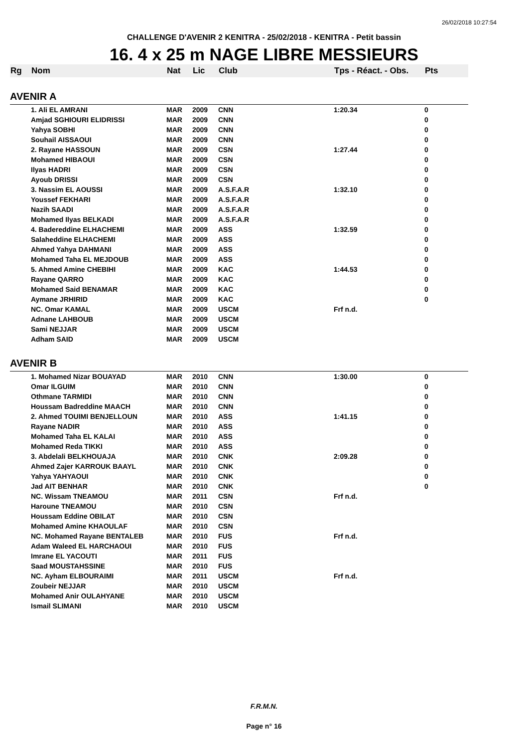26/02/2018 10:27:54
CHALLENGE D'AVENIR 2 KENITRA - 25/02/2018 - KENITRA - Petit bassin
16. 4 x 25 m NAGE LIBRE MESSIEURS
| Rg | Nom | Nat | Lic | Club | Tps - Réact. - Obs. | Pts |
| --- | --- | --- | --- | --- | --- | --- |
| AVENIR A | | | | | | |
| | 1. Ali EL AMRANI | MAR | 2009 | CNN | 1:20.34 | 0 |
| | Amjad SGHIOURI ELIDRISSI | MAR | 2009 | CNN | | 0 |
| | Yahya SOBHI | MAR | 2009 | CNN | | 0 |
| | Souhail AISSAOUI | MAR | 2009 | CNN | | 0 |
| | 2. Rayane HASSOUN | MAR | 2009 | CSN | 1:27.44 | 0 |
| | Mohamed HIBAOUI | MAR | 2009 | CSN | | 0 |
| | Ilyas HADRI | MAR | 2009 | CSN | | 0 |
| | Ayoub DRISSI | MAR | 2009 | CSN | | 0 |
| | 3. Nassim EL AOUSSI | MAR | 2009 | A.S.F.A.R | 1:32.10 | 0 |
| | Youssef FEKHARI | MAR | 2009 | A.S.F.A.R | | 0 |
| | Nazih SAADI | MAR | 2009 | A.S.F.A.R | | 0 |
| | Mohamed Ilyas BELKADI | MAR | 2009 | A.S.F.A.R | | 0 |
| | 4. Badereddine ELHACHEMI | MAR | 2009 | ASS | 1:32.59 | 0 |
| | Salaheddine ELHACHEMI | MAR | 2009 | ASS | | 0 |
| | Ahmed Yahya DAHMANI | MAR | 2009 | ASS | | 0 |
| | Mohamed Taha EL MEJDOUB | MAR | 2009 | ASS | | 0 |
| | 5. Ahmed Amine CHEBIHI | MAR | 2009 | KAC | 1:44.53 | 0 |
| | Rayane QARRO | MAR | 2009 | KAC | | 0 |
| | Mohamed Said BENAMAR | MAR | 2009 | KAC | | 0 |
| | Aymane JRHIRID | MAR | 2009 | KAC | | 0 |
| | NC. Omar KAMAL | MAR | 2009 | USCM | Frf n.d. | |
| | Adnane LAHBOUB | MAR | 2009 | USCM | | |
| | Sami NEJJAR | MAR | 2009 | USCM | | |
| | Adham SAID | MAR | 2009 | USCM | | |
| AVENIR B | | | | | | |
| | 1. Mohamed Nizar BOUAYAD | MAR | 2010 | CNN | 1:30.00 | 0 |
| | Omar ILGUIM | MAR | 2010 | CNN | | 0 |
| | Othmane TARMIDI | MAR | 2010 | CNN | | 0 |
| | Houssam Badreddine MAACH | MAR | 2010 | CNN | | 0 |
| | 2. Ahmed TOUIMI BENJELLOUN | MAR | 2010 | ASS | 1:41.15 | 0 |
| | Rayane NADIR | MAR | 2010 | ASS | | 0 |
| | Mohamed Taha EL KALAI | MAR | 2010 | ASS | | 0 |
| | Mohamed Reda TIKKI | MAR | 2010 | ASS | | 0 |
| | 3. Abdelali BELKHOUAJA | MAR | 2010 | CNK | 2:09.28 | 0 |
| | Ahmed Zajer KARROUK BAAYL | MAR | 2010 | CNK | | 0 |
| | Yahya YAHYAOUI | MAR | 2010 | CNK | | 0 |
| | Jad AIT BENHAR | MAR | 2010 | CNK | | 0 |
| | NC. Wissam TNEAMOU | MAR | 2011 | CSN | Frf n.d. | |
| | Haroune TNEAMOU | MAR | 2010 | CSN | | |
| | Houssam Eddine OBILAT | MAR | 2010 | CSN | | |
| | Mohamed Amine KHAOULAF | MAR | 2010 | CSN | | |
| | NC. Mohamed Rayane BENTALEB | MAR | 2010 | FUS | Frf n.d. | |
| | Adam Waleed EL HARCHAOUI | MAR | 2010 | FUS | | |
| | Imrane EL YACOUTI | MAR | 2011 | FUS | | |
| | Saad MOUSTAHSSINE | MAR | 2010 | FUS | | |
| | NC. Ayham ELBOURAIMI | MAR | 2011 | USCM | Frf n.d. | |
| | Zoubeir NEJJAR | MAR | 2010 | USCM | | |
| | Mohamed Anir OULAHYANE | MAR | 2010 | USCM | | |
| | Ismail SLIMANI | MAR | 2010 | USCM | | |
F.R.M.N.
Page n° 16